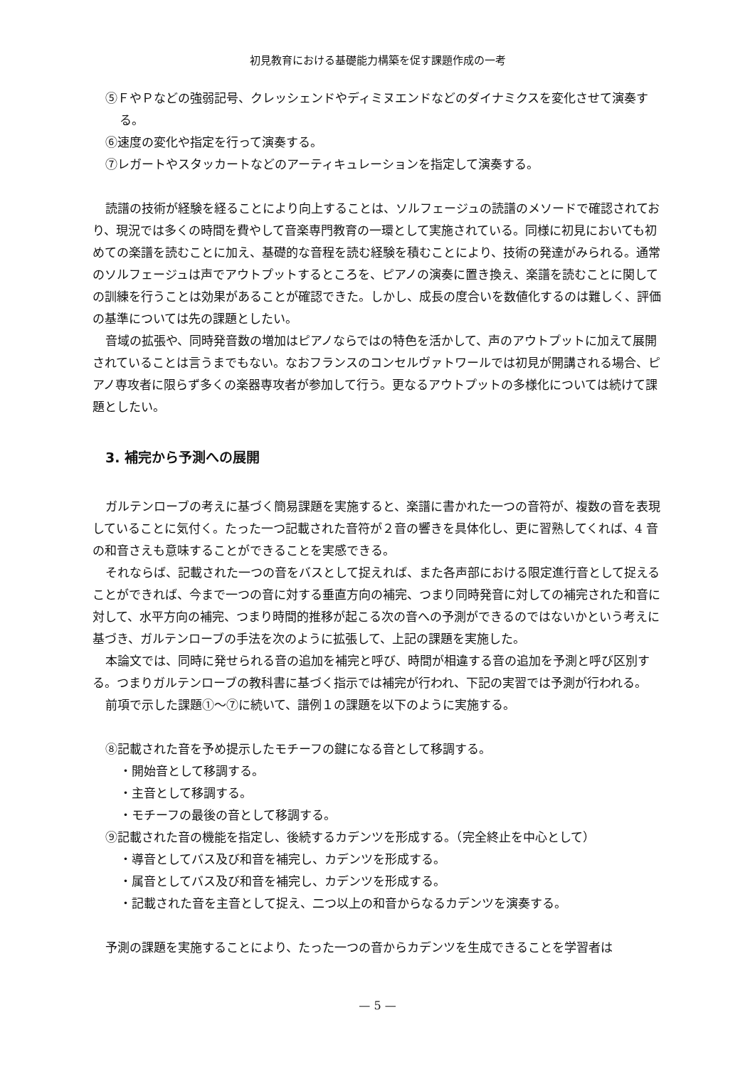初見教育における基礎能力構築を促す課題作成の一考
⑤ＦやＰなどの強弱記号、クレッシェンドやディミヌエンドなどのダイナミクスを変化させて演奏する。
⑥速度の変化や指定を行って演奏する。
⑦レガートやスタッカートなどのアーティキュレーションを指定して演奏する。
読譜の技術が経験を経ることにより向上することは、ソルフェージュの読譜のメソードで確認されており、現況では多くの時間を費やして音楽専門教育の一環として実施されている。同様に初見においても初めての楽譜を読むことに加え、基礎的な音程を読む経験を積むことにより、技術の発達がみられる。通常のソルフェージュは声でアウトプットするところを、ピアノの演奏に置き換え、楽譜を読むことに関しての訓練を行うことは効果があることが確認できた。しかし、成長の度合いを数値化するのは難しく、評価の基準については先の課題としたい。
音域の拡張や、同時発音数の増加はピアノならではの特色を活かして、声のアウトプットに加えて展開されていることは言うまでもない。なおフランスのコンセルヴァトワールでは初見が開講される場合、ピアノ専攻者に限らず多くの楽器専攻者が参加して行う。更なるアウトプットの多様化については続けて課題としたい。
3. 補完から予測への展開
ガルテンローブの考えに基づく簡易課題を実施すると、楽譜に書かれた一つの音符が、複数の音を表現していることに気付く。たった一つ記載された音符が２音の響きを具体化し、更に習熟してくれば、4 音の和音さえも意味することができることを実感できる。
それならば、記載された一つの音をバスとして捉えれば、また各声部における限定進行音として捉えることができれば、今まで一つの音に対する垂直方向の補完、つまり同時発音に対しての補完された和音に対して、水平方向の補完、つまり時間的推移が起こる次の音への予測ができるのではないかという考えに基づき、ガルテンローブの手法を次のように拡張して、上記の課題を実施した。
本論文では、同時に発せられる音の追加を補完と呼び、時間が相違する音の追加を予測と呼び区別する。つまりガルテンローブの教科書に基づく指示では補完が行われ、下記の実習では予測が行われる。
前項で示した課題①〜⑦に続いて、譜例１の課題を以下のように実施する。
⑧記載された音を予め提示したモチーフの鍵になる音として移調する。
・開始音として移調する。
・主音として移調する。
・モチーフの最後の音として移調する。
⑨記載された音の機能を指定し、後続するカデンツを形成する。（完全終止を中心として）
・導音としてバス及び和音を補完し、カデンツを形成する。
・属音としてバス及び和音を補完し、カデンツを形成する。
・記載された音を主音として捉え、二つ以上の和音からなるカデンツを演奏する。
予測の課題を実施することにより、たった一つの音からカデンツを生成できることを学習者は
— 5 —